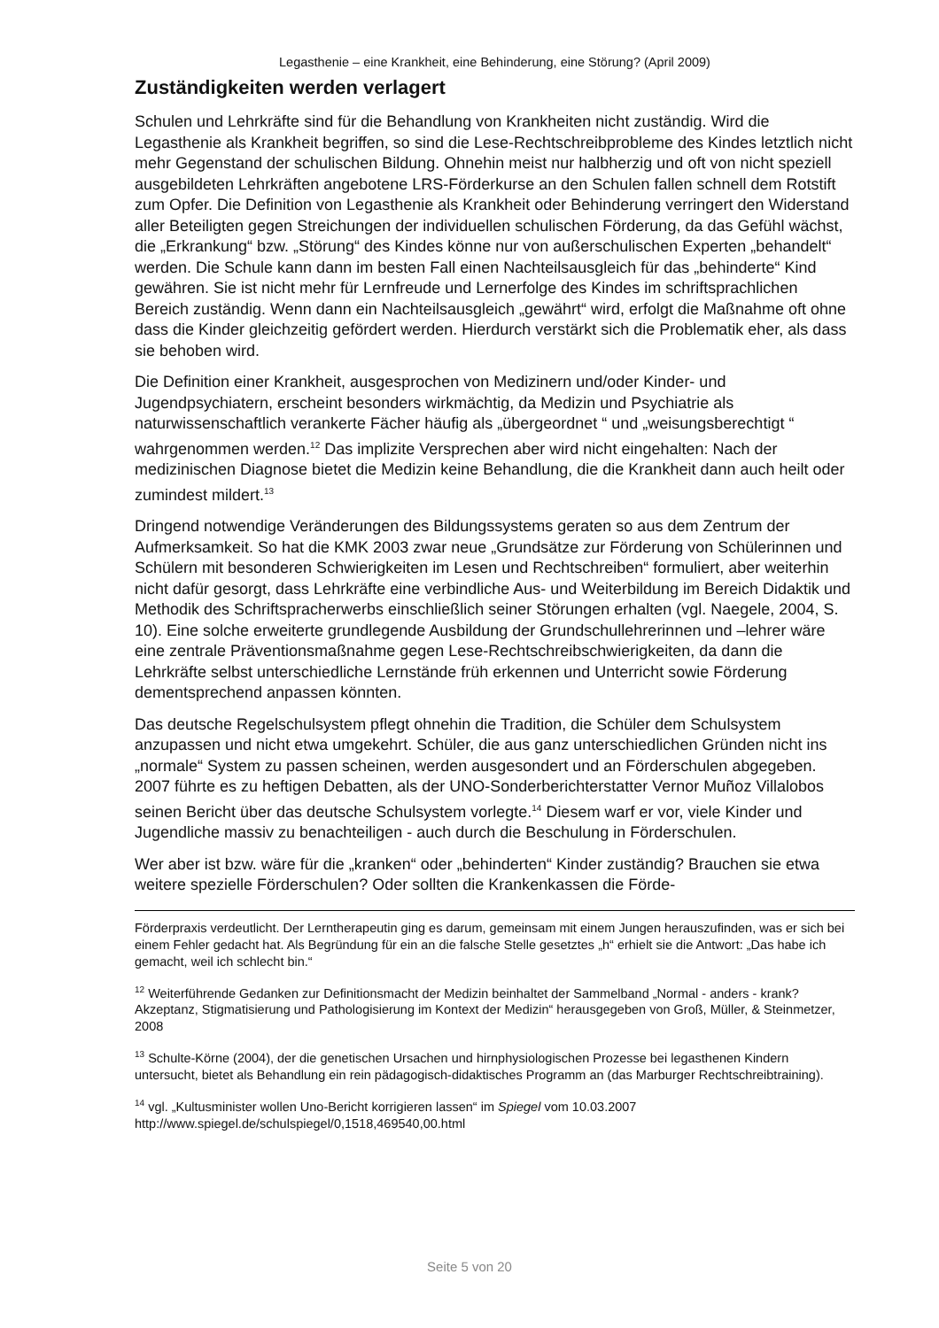Legasthenie – eine Krankheit, eine Behinderung, eine Störung? (April 2009)
Zuständigkeiten werden verlagert
Schulen und Lehrkräfte sind für die Behandlung von Krankheiten nicht zuständig. Wird die Legasthenie als Krankheit begriffen, so sind die Lese-Rechtschreibprobleme des Kindes letztlich nicht mehr Gegenstand der schulischen Bildung. Ohnehin meist nur halbherzig und oft von nicht speziell ausgebildeten Lehrkräften angebotene LRS-Förderkurse an den Schulen fallen schnell dem Rotstift zum Opfer. Die Definition von Legasthenie als Krankheit oder Behinderung verringert den Widerstand aller Beteiligten gegen Streichungen der individuellen schulischen Förderung, da das Gefühl wächst, die „Erkrankung“ bzw. „Störung“ des Kindes könne nur von außerschulischen Experten „behandelt“ werden. Die Schule kann dann im besten Fall einen Nachteilsausgleich für das „behinderte“ Kind gewähren. Sie ist nicht mehr für Lernfreude und Lernerfolge des Kindes im schriftsprachlichen Bereich zuständig. Wenn dann ein Nachteilsausgleich „gewährt“ wird, erfolgt die Maßnahme oft ohne dass die Kinder gleichzeitig gefördert werden. Hierdurch verstärkt sich die Problematik eher, als dass sie behoben wird.
Die Definition einer Krankheit, ausgesprochen von Medizinern und/oder Kinder- und Jugendpsychiatern, erscheint besonders wirkmächtig, da Medizin und Psychiatrie als naturwissenschaftlich verankerte Fächer häufig als „übergeordnet “ und „weisungsberechtigt “ wahrgenommen werden.<sup>12</sup> Das implizite Versprechen aber wird nicht eingehalten: Nach der medizinischen Diagnose bietet die Medizin keine Behandlung, die die Krankheit dann auch heilt oder zumindest mildert.<sup>13</sup>
Dringend notwendige Veränderungen des Bildungssystems geraten so aus dem Zentrum der Aufmerksamkeit. So hat die KMK 2003 zwar neue „Grundsätze zur Förderung von Schülerinnen und Schülern mit besonderen Schwierigkeiten im Lesen und Rechtschreiben“ formuliert, aber weiterhin nicht dafür gesorgt, dass Lehrkräfte eine verbindliche Aus- und Weiterbildung im Bereich Didaktik und Methodik des Schriftspracherwerbs einschließlich seiner Störungen erhalten (vgl. Naegele, 2004, S. 10). Eine solche erweiterte grundlegende Ausbildung der Grundschullehrerinnen und –lehrer wäre eine zentrale Präventionsmaßnahme gegen Lese-Rechtschreibschwierigkeiten, da dann die Lehrkräfte selbst unterschiedliche Lernstände früh erkennen und Unterricht sowie Förderung dementsprechend anpassen könnten.
Das deutsche Regelschulsystem pflegt ohnehin die Tradition, die Schüler dem Schulsystem anzupassen und nicht etwa umgekehrt. Schüler, die aus ganz unterschiedlichen Gründen nicht ins „normale“ System zu passen scheinen, werden ausgesondert und an Förderschulen abgegeben. 2007 führte es zu heftigen Debatten, als der UNO-Sonderberichterstatter Vernor Muñoz Villalobos seinen Bericht über das deutsche Schulsystem vorlegte.<sup>14</sup> Diesem warf er vor, viele Kinder und Jugendliche massiv zu benachteiligen - auch durch die Beschulung in Förderschulen.
Wer aber ist bzw. wäre für die „kranken“ oder „behinderten“ Kinder zuständig? Brauchen sie etwa weitere spezielle Förderschulen? Oder sollten die Krankenkassen die Förde-
Förderpraxis verdeutlicht. Der Lerntherapeutin ging es darum, gemeinsam mit einem Jungen herauszufinden, was er sich bei einem Fehler gedacht hat. Als Begründung für ein an die falsche Stelle gesetztes „h“ erhielt sie die Antwort: „Das habe ich gemacht, weil ich schlecht bin.“
<sup>12</sup> Weiterführende Gedanken zur Definitionsmacht der Medizin beinhaltet der Sammelband „Normal - anders - krank? Akzeptanz, Stigmatisierung und Pathologisierung im Kontext der Medizin“ herausgegeben von Groß, Müller, & Steinmetzer, 2008
<sup>13</sup> Schulte-Körne (2004), der die genetischen Ursachen und hirnphysiologischen Prozesse bei legasthenen Kindern untersucht, bietet als Behandlung ein rein pädagogisch-didaktisches Programm an (das Marburger Rechtschreibtraining).
<sup>14</sup> vgl. „Kultusminister wollen Uno-Bericht korrigieren lassen“ im Spiegel vom 10.03.2007 http://www.spiegel.de/schulspiegel/0,1518,469540,00.html
Seite 5 von 20